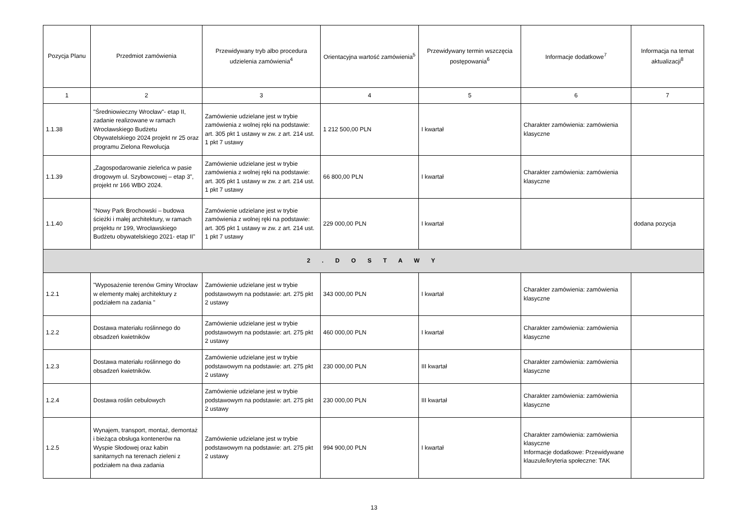| Pozycja Planu | Przedmiot zamówienia | Przewidywany tryb albo procedura udzielenia zamówienia<sup>4</sup> | Orientacyjna wartość zamówienia<sup>5</sup> | Przewidywany termin wszczęcia postępowania<sup>6</sup> | Informacje dodatkowe<sup>7</sup> | Informacja na temat aktualizacji<sup>8</sup> |
| --- | --- | --- | --- | --- | --- | --- |
| 1 | 2 | 3 | 4 | 5 | 6 | 7 |
| 1.1.38 | "Średniowieczny Wrocław"- etap II, zadanie realizowane w ramach Wrocławskiego Budżetu Obywatelskiego 2024 projekt nr 25 oraz programu Zielona Rewolucja | Zamówienie udzielane jest w trybie zamówienia z wolnej ręki na podstawie: art. 305 pkt 1 ustawy w zw. z art. 214 ust. 1 pkt 7 ustawy | 1 212 500,00 PLN | I kwartał | Charakter zamówienia: zamówienia klasyczne | |
| 1.1.39 | „Zagospodarowanie zieleńca w pasie drogowym ul. Szybowcowej – etap 3”, projekt nr 166 WBO 2024. | Zamówienie udzielane jest w trybie zamówienia z wolnej ręki na podstawie: art. 305 pkt 1 ustawy w zw. z art. 214 ust. 1 pkt 7 ustawy | 66 800,00 PLN | I kwartał | Charakter zamówienia: zamówienia klasyczne | |
| 1.1.40 | "Nowy Park Brochowski – budowa ścieżki i małej architektury, w ramach projektu nr 199, Wrocławskiego Budżetu obywatelskiego 2021- etap II” | Zamówienie udzielane jest w trybie zamówienia z wolnej ręki na podstawie: art. 305 pkt 1 ustawy w zw. z art. 214 ust. 1 pkt 7 ustawy | 229 000,00 PLN | I kwartał | | dodana pozycja |
| 2 . D O S T A W Y | | | | | | |
| 1.2.1 | "Wyposażenie terenów Gminy Wrocław w elementy małej architektury z podziałem na zadania " | Zamówienie udzielane jest w trybie podstawowym na podstawie: art. 275 pkt 2 ustawy | 343 000,00 PLN | I kwartał | Charakter zamówienia: zamówienia klasyczne | |
| 1.2.2 | Dostawa materiału roślinnego do obsadzeń kwietników | Zamówienie udzielane jest w trybie podstawowym na podstawie: art. 275 pkt 2 ustawy | 460 000,00 PLN | I kwartał | Charakter zamówienia: zamówienia klasyczne | |
| 1.2.3 | Dostawa materiału roślinnego do obsadzeń kwietników. | Zamówienie udzielane jest w trybie podstawowym na podstawie: art. 275 pkt 2 ustawy | 230 000,00 PLN | III kwartał | Charakter zamówienia: zamówienia klasyczne | |
| 1.2.4 | Dostawa roślin cebulowych | Zamówienie udzielane jest w trybie podstawowym na podstawie: art. 275 pkt 2 ustawy | 230 000,00 PLN | III kwartał | Charakter zamówienia: zamówienia klasyczne | |
| 1.2.5 | Wynajem, transport, montaż, demontaż i bieżąca obsługa kontenerów na Wyspie Słodowej oraz kabin sanitarnych na terenach zieleni z podziałem na dwa zadania | Zamówienie udzielane jest w trybie podstawowym na podstawie: art. 275 pkt 2 ustawy | 994 900,00 PLN | I kwartał | Charakter zamówienia: zamówienia klasyczne Informacje dodatkowe: Przewidywane klauzule/kryteria społeczne: TAK | |
13